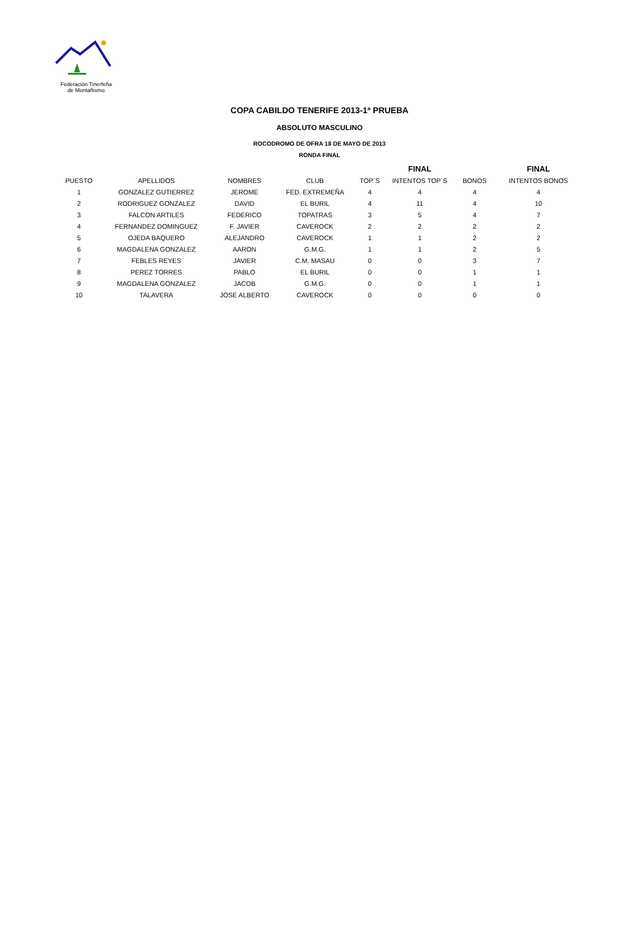Federación Tinerfeña
de Montañismo
COPA CABILDO TENERIFE 2013-1ª PRUEBA
ABSOLUTO MASCULINO
ROCODROMO DE OFRA 18 DE MAYO DE 2013
RONDA FINAL
| | | | | | FINAL | | FINAL |
| --- | --- | --- | --- | --- | --- | --- | --- |
| PUESTO | APELLIDOS | NOMBRES | CLUB | TOP´S | INTENTOS TOP´S | BONOS | INTENTOS BONOS |
| 1 | GONZALEZ GUTIERREZ | JEROME | FED. EXTREMEÑA | 4 | 4 | 4 | 4 |
| 2 | RODRIGUEZ GONZALEZ | DAVID | EL BURIL | 4 | 11 | 4 | 10 |
| 3 | FALCON ARTILES | FEDERICO | TOPATRAS | 3 | 5 | 4 | 7 |
| 4 | FERNANDEZ DOMINGUEZ | F. JAVIER | CAVEROCK | 2 | 2 | 2 | 2 |
| 5 | OJEDA BAQUERO | ALEJANDRO | CAVEROCK | 1 | 1 | 2 | 2 |
| 6 | MAGDALENA GONZALEZ | AARON | G.M.G. | 1 | 1 | 2 | 5 |
| 7 | FEBLES REYES | JAVIER | C.M. MASAU | 0 | 0 | 3 | 7 |
| 8 | PEREZ TORRES | PABLO | EL BURIL | 0 | 0 | 1 | 1 |
| 9 | MAGDALENA GONZALEZ | JACOB | G.M.G. | 0 | 0 | 1 | 1 |
| 10 | TALAVERA | JOSE ALBERTO | CAVEROCK | 0 | 0 | 0 | 0 |